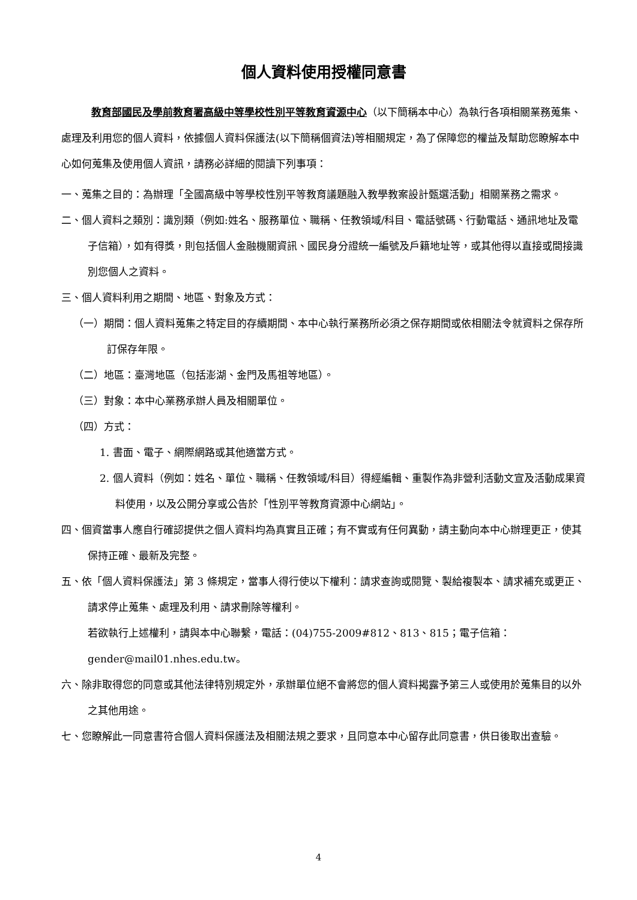個人資料使用授權同意書
教育部國民及學前教育署高級中等學校性別平等教育資源中心（以下簡稱本中心）為執行各項相關業務蒐集、處理及利用您的個人資料，依據個人資料保護法(以下簡稱個資法)等相關規定，為了保障您的權益及幫助您瞭解本中心如何蒐集及使用個人資訊，請務必詳細的閱讀下列事項：
一、蒐集之目的：為辦理「全國高級中等學校性別平等教育議題融入教學教案設計甄選活動」相關業務之需求。
二、個人資料之類別：識別類（例如:姓名、服務單位、職稱、任教領域/科目、電話號碼、行動電話、通訊地址及電子信箱），如有得獎，則包括個人金融機關資訊、國民身分證統一編號及戶籍地址等，或其他得以直接或間接識別您個人之資料。
三、個人資料利用之期間、地區、對象及方式：
（一）期間：個人資料蒐集之特定目的存續期間、本中心執行業務所必須之保存期間或依相關法令就資料之保存所訂保存年限。
（二）地區：臺灣地區（包括澎湖、金門及馬祖等地區）。
（三）對象：本中心業務承辦人員及相關單位。
（四）方式：
1. 書面、電子、網際網路或其他適當方式。
2. 個人資料（例如：姓名、單位、職稱、任教領域/科目）得經編輯、重製作為非營利活動文宣及活動成果資料使用，以及公開分享或公告於「性別平等教育資源中心網站」。
四、個資當事人應自行確認提供之個人資料均為真實且正確；有不實或有任何異動，請主動向本中心辦理更正，使其保持正確、最新及完整。
五、依「個人資料保護法」第 3 條規定，當事人得行使以下權利：請求查詢或閱覽、製給複製本、請求補充或更正、請求停止蒐集、處理及利用、請求刪除等權利。
若欲執行上述權利，請與本中心聯繫，電話：(04)755-2009#812、813、815；電子信箱：gender@mail01.nhes.edu.tw。
六、除非取得您的同意或其他法律特別規定外，承辦單位絕不會將您的個人資料揭露予第三人或使用於蒐集目的以外之其他用途。
七、您瞭解此一同意書符合個人資料保護法及相關法規之要求，且同意本中心留存此同意書，供日後取出查驗。
4